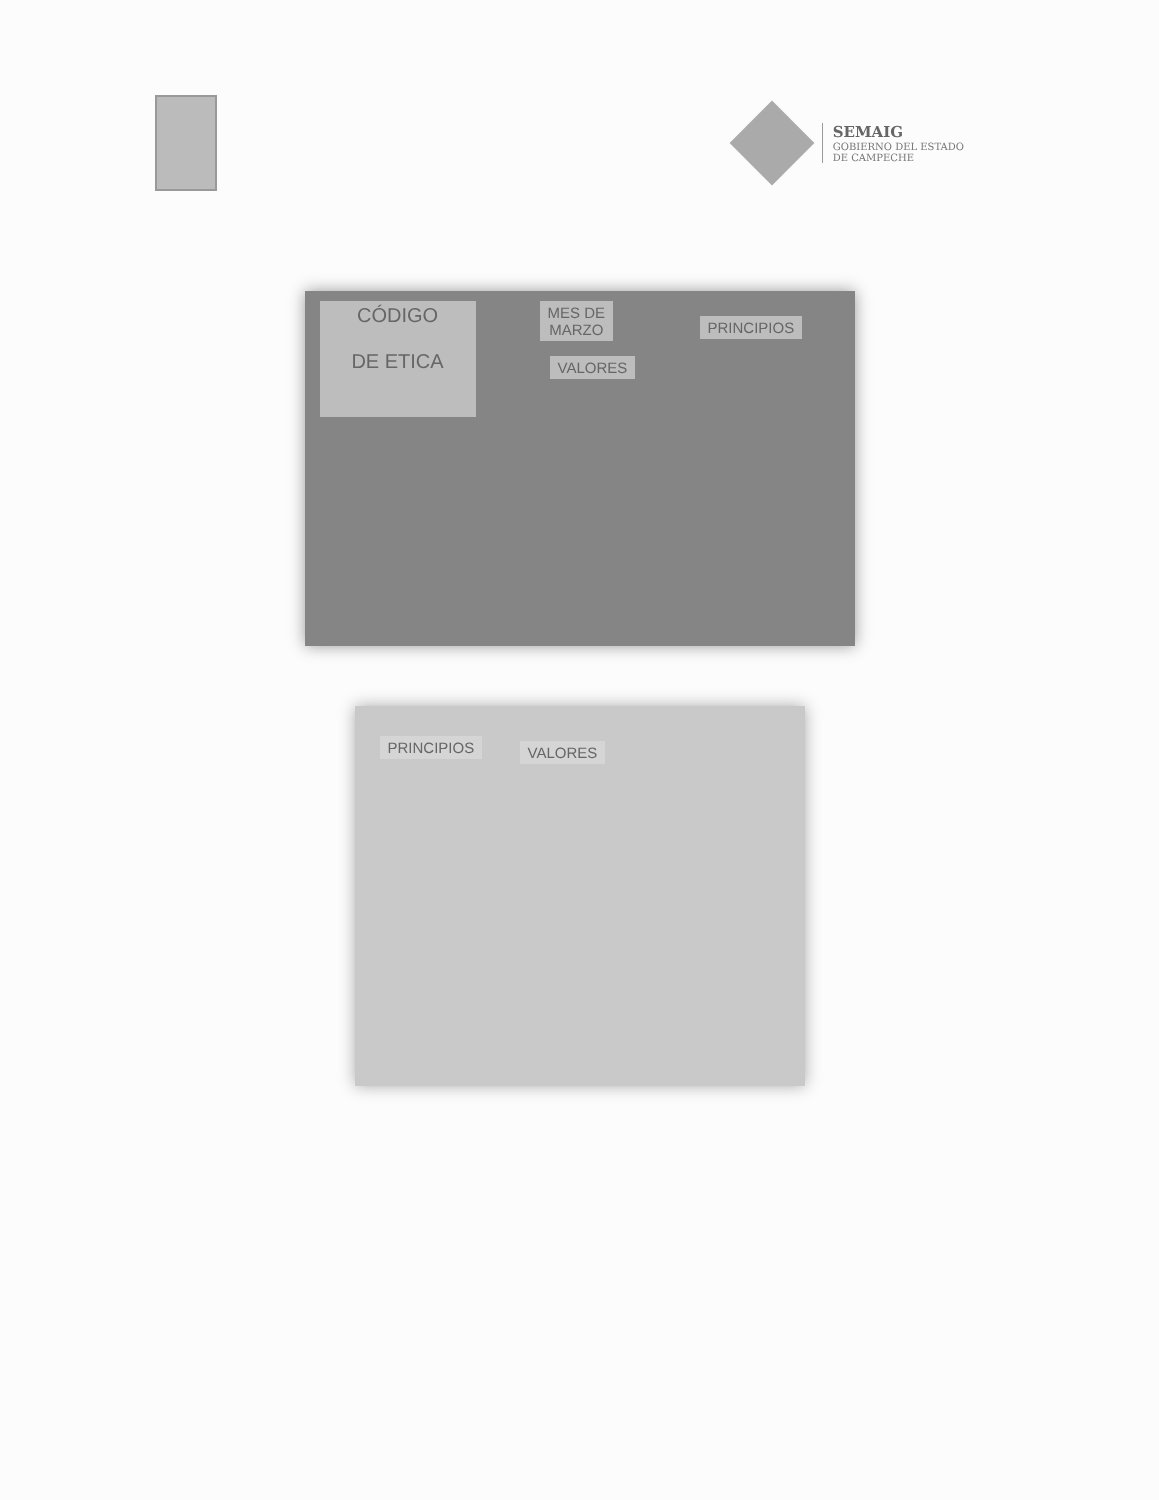SEMAIG
GOBIERNO DEL ESTADO
DE CAMPECHE
CÓDIGO
DE ETICA
MES DE
MARZO
PRINCIPIOS
VALORES
PRINCIPIOS VALORES